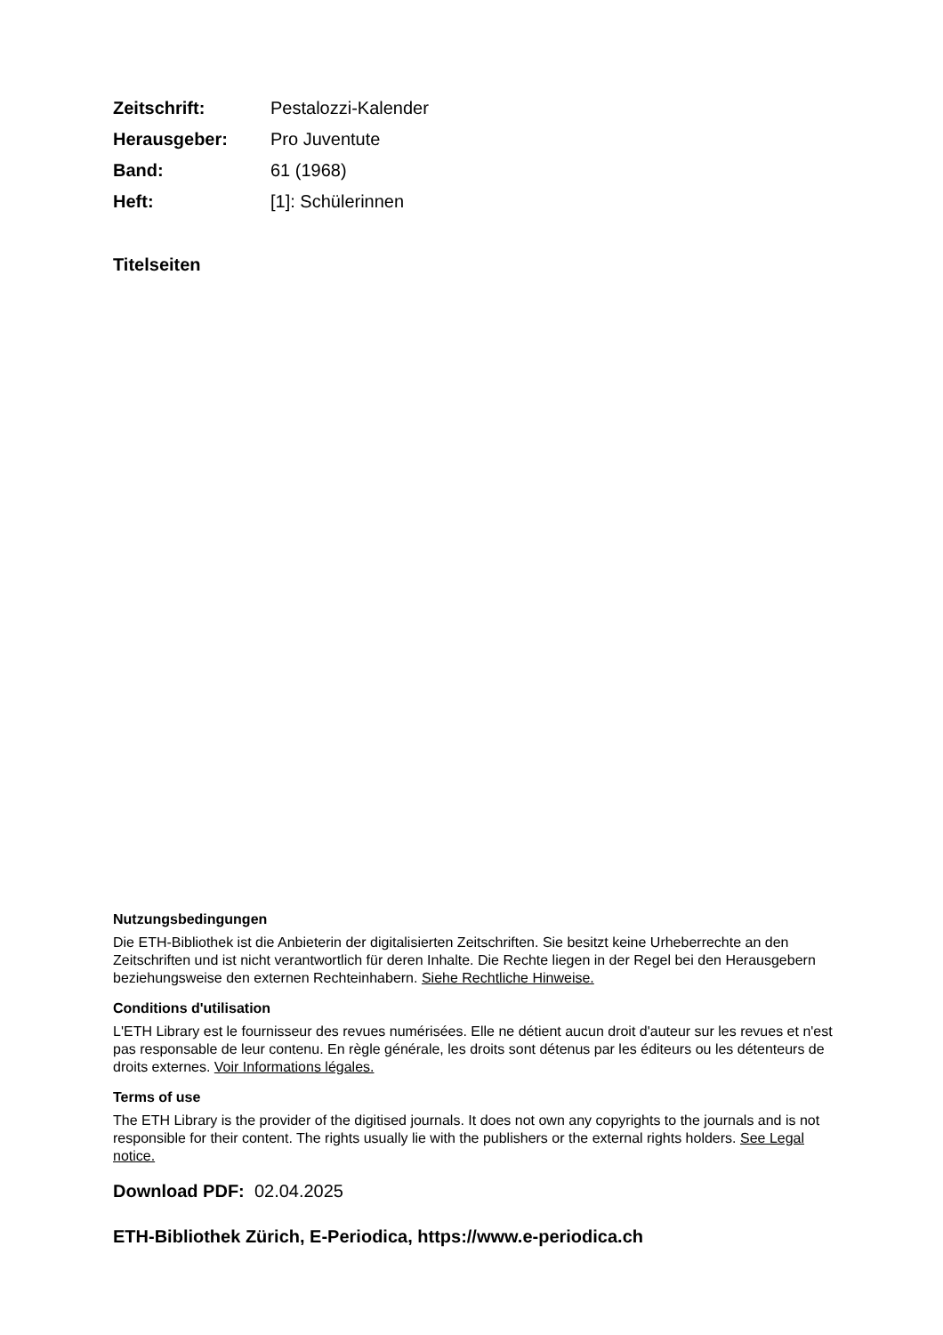Zeitschrift: Pestalozzi-Kalender Herausgeber: Pro Juventute Band: 61 (1968) Heft: [1]: Schülerinnen
Titelseiten
Nutzungsbedingungen
Die ETH-Bibliothek ist die Anbieterin der digitalisierten Zeitschriften. Sie besitzt keine Urheberrechte an den Zeitschriften und ist nicht verantwortlich für deren Inhalte. Die Rechte liegen in der Regel bei den Herausgebern beziehungsweise den externen Rechteinhabern. Siehe Rechtliche Hinweise.
Conditions d'utilisation
L'ETH Library est le fournisseur des revues numérisées. Elle ne détient aucun droit d'auteur sur les revues et n'est pas responsable de leur contenu. En règle générale, les droits sont détenus par les éditeurs ou les détenteurs de droits externes. Voir Informations légales.
Terms of use
The ETH Library is the provider of the digitised journals. It does not own any copyrights to the journals and is not responsible for their content. The rights usually lie with the publishers or the external rights holders. See Legal notice.
Download PDF: 02.04.2025
ETH-Bibliothek Zürich, E-Periodica, https://www.e-periodica.ch